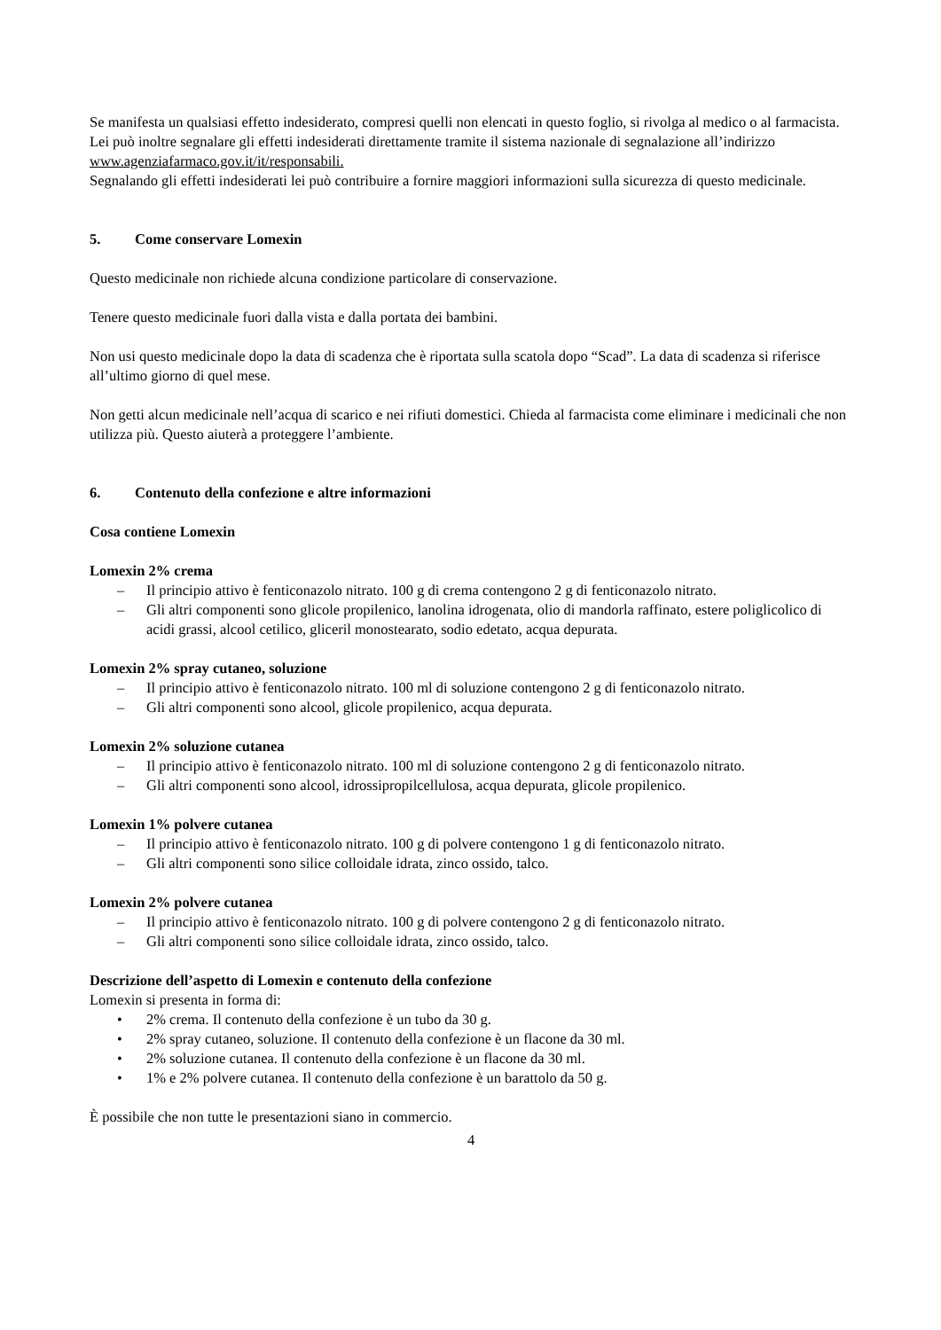Se manifesta un qualsiasi effetto indesiderato, compresi quelli non elencati in questo foglio, si rivolga al medico o al farmacista. Lei può inoltre segnalare gli effetti indesiderati direttamente tramite il sistema nazionale di segnalazione all’indirizzo www.agenziafarmaco.gov.it/it/responsabili.
Segnalando gli effetti indesiderati lei può contribuire a fornire maggiori informazioni sulla sicurezza di questo medicinale.
5. Come conservare Lomexin
Questo medicinale non richiede alcuna condizione particolare di conservazione.
Tenere questo medicinale fuori dalla vista e dalla portata dei bambini.
Non usi questo medicinale dopo la data di scadenza che è riportata sulla scatola dopo “Scad”. La data di scadenza si riferisce all’ultimo giorno di quel mese.
Non getti alcun medicinale nell’acqua di scarico e nei rifiuti domestici. Chieda al farmacista come eliminare i medicinali che non utilizza più. Questo aiuterà a proteggere l’ambiente.
6. Contenuto della confezione e altre informazioni
Cosa contiene Lomexin
Lomexin 2% crema
– Il principio attivo è fenticonazolo nitrato. 100 g di crema contengono 2 g di fenticonazolo nitrato.
– Gli altri componenti sono glicole propilenico, lanolina idrogenata, olio di mandorla raffinato, estere poliglicolico di acidi grassi, alcool cetilico, gliceril monostearato, sodio edetato, acqua depurata.
Lomexin 2% spray cutaneo, soluzione
– Il principio attivo è fenticonazolo nitrato. 100 ml di soluzione contengono 2 g di fenticonazolo nitrato.
– Gli altri componenti sono alcool, glicole propilenico, acqua depurata.
Lomexin 2% soluzione cutanea
– Il principio attivo è fenticonazolo nitrato. 100 ml di soluzione contengono 2 g di fenticonazolo nitrato.
– Gli altri componenti sono alcool, idrossipropilcellulosa, acqua depurata, glicole propilenico.
Lomexin 1% polvere cutanea
– Il principio attivo è fenticonazolo nitrato. 100 g di polvere contengono 1 g di fenticonazolo nitrato.
– Gli altri componenti sono silice colloidale idrata, zinco ossido, talco.
Lomexin 2% polvere cutanea
– Il principio attivo è fenticonazolo nitrato. 100 g di polvere contengono 2 g di fenticonazolo nitrato.
– Gli altri componenti sono silice colloidale idrata, zinco ossido, talco.
Descrizione dell’aspetto di Lomexin e contenuto della confezione
Lomexin si presenta in forma di:
• 2% crema. Il contenuto della confezione è un tubo da 30 g.
• 2% spray cutaneo, soluzione. Il contenuto della confezione è un flacone da 30 ml.
• 2% soluzione cutanea. Il contenuto della confezione è un flacone da 30 ml.
• 1% e 2% polvere cutanea. Il contenuto della confezione è un barattolo da 50 g.
È possibile che non tutte le presentazioni siano in commercio.
4